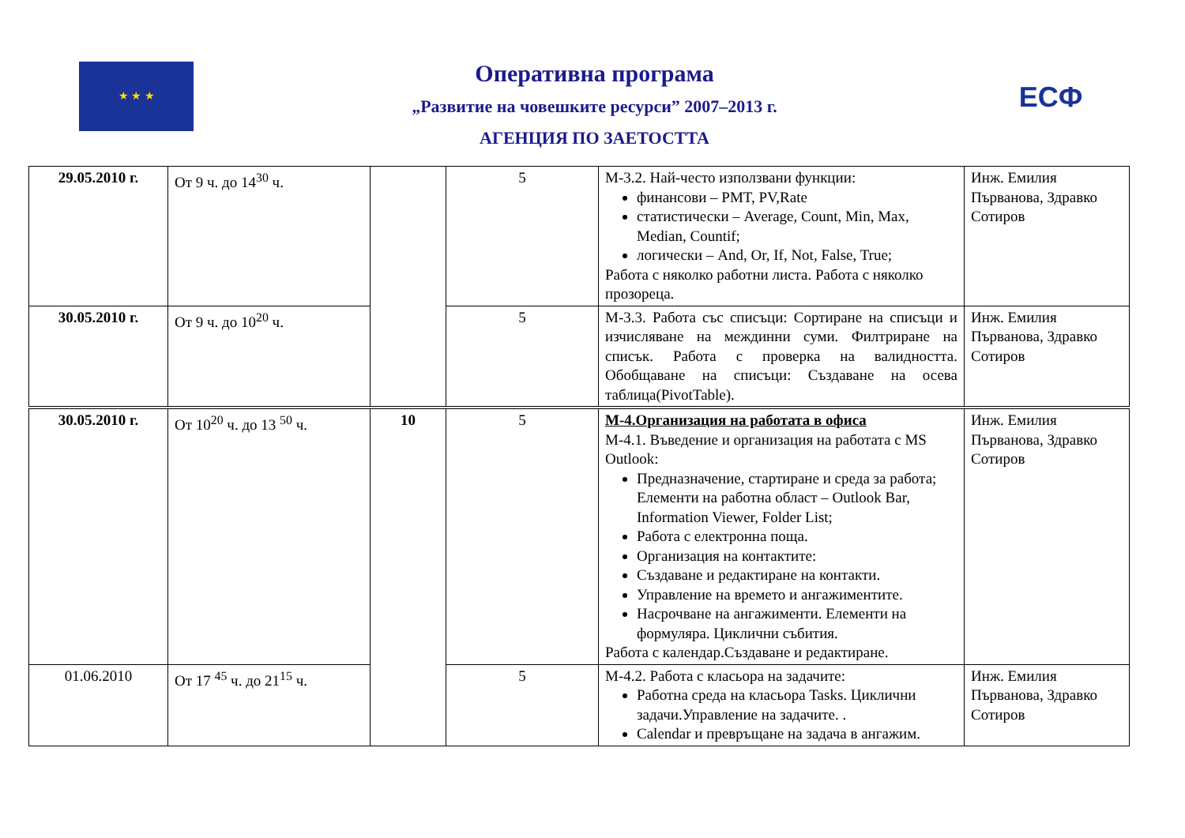★ ★ ★
Оперативна програма
„Развитие на човешките ресурси” 2007–2013 г.
АГЕНЦИЯ ПО ЗАЕТОСТТА
ЕСФ
| 29.05.2010 г. | От 9 ч. до 14<sup>30</sup> ч. | | 5 | М-3.2. Най-често използвани функции: финансови – PMT, PV,Rate статистически – Average, Count, Min, Max, Median, Countif; логически – And, Or, If, Not, False, True; Работа с няколко работни листа. Работа с няколко прозореца. | Инж. Емилия Първанова, Здравко Сотиров |
| 30.05.2010 г. | От 9 ч. до 10<sup>20</sup> ч. | | 5 | М-3.3. Работа със списъци: Сортиране на списъци и изчисляване на междинни суми. Филтриране на списък. Работа с проверка на валидността. Обобщаване на списъци: Създаване на осева таблица(PivotTable). | Инж. Емилия Първанова, Здравко Сотиров |
| 30.05.2010 г. | От 10<sup>20</sup> ч. до 13 <sup>50</sup> ч. | 10 | 5 | М-4.Организация на работата в офиса М-4.1. Въведение и организация на работата с MS Outlook: Предназначение, стартиране и среда за работа; Елементи на работна област – Outlook Bar, Information Viewer, Folder List; Работа с електронна поща. Организация на контактите: Създаване и редактиране на контакти. Управление на времето и ангажиментите. Насрочване на ангажименти. Елементи на формуляра. Циклични събития. Работа с календар.Създаване и редактиране. | Инж. Емилия Първанова, Здравко Сотиров |
| 01.06.2010 | От 17 <sup>45</sup> ч. до 21<sup>15</sup> ч. | | 5 | М-4.2. Работа с класьора на задачите: Работна среда на класьора Tasks. Циклични задачи.Управление на задачите. . Calendar и превръщане на задача в ангажим. | Инж. Емилия Първанова, Здравко Сотиров |